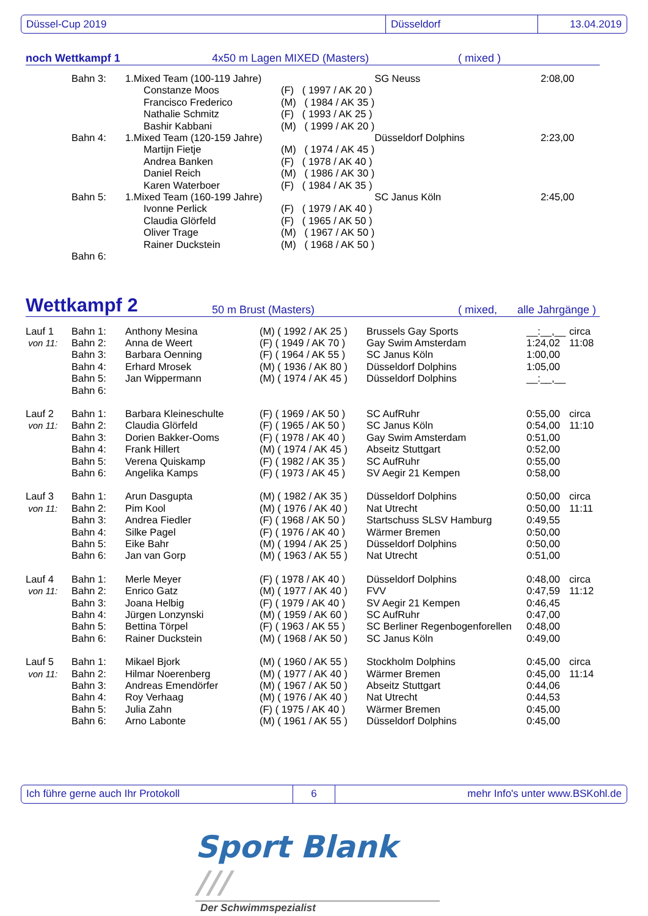Düssel-Cup 2019 Düsseldorf 13.04.2019
noch Wettkampf 1 4x50 m Lagen MIXED (Masters) ( mixed )
| | Bahn 3: | 1.Mixed Team (100-119 Jahre) | | SG Neuss | 2:08,00 |
| | | Constanze Moos | (F) ( 1997 / AK 20 ) | | |
| | | Francisco Frederico | (M) ( 1984 / AK 35 ) | | |
| | | Nathalie Schmitz | (F) ( 1993 / AK 25 ) | | |
| | | Bashir Kabbani | (M) ( 1999 / AK 20 ) | | |
| | Bahn 4: | 1.Mixed Team (120-159 Jahre) | | Düsseldorf Dolphins | 2:23,00 |
| | | Martijn Fietje | (M) ( 1974 / AK 45 ) | | |
| | | Andrea Banken | (F) ( 1978 / AK 40 ) | | |
| | | Daniel Reich | (M) ( 1986 / AK 30 ) | | |
| | | Karen Waterboer | (F) ( 1984 / AK 35 ) | | |
| | Bahn 5: | 1.Mixed Team (160-199 Jahre) | | SC Janus Köln | 2:45,00 |
| | | Ivonne Perlick | (F) ( 1979 / AK 40 ) | | |
| | | Claudia Glörfeld | (F) ( 1965 / AK 50 ) | | |
| | | Oliver Trage | (M) ( 1967 / AK 50 ) | | |
| | | Rainer Duckstein | (M) ( 1968 / AK 50 ) | | |
| | Bahn 6: | | | | |
Wettkampf 2 50 m Brust (Masters) ( mixed, alle Jahrgänge )
| Lauf 1 | Bahn 1: | Anthony Mesina | (M) ( 1992 / AK 25 ) | Brussels Gay Sports | __:__,__ | circa |
| von 11: | Bahn 2: | Anna de Weert | (F) ( 1949 / AK 70 ) | Gay Swim Amsterdam | 1:24,02 | 11:08 |
| | Bahn 3: | Barbara Oenning | (F) ( 1964 / AK 55 ) | SC Janus Köln | 1:00,00 | |
| | Bahn 4: | Erhard Mrosek | (M) ( 1936 / AK 80 ) | Düsseldorf Dolphins | 1:05,00 | |
| | Bahn 5: | Jan Wippermann | (M) ( 1974 / AK 45 ) | Düsseldorf Dolphins | __:__,__ | |
| | Bahn 6: | | | | | |
| Lauf 2 | Bahn 1: | Barbara Kleineschulte | (F) ( 1969 / AK 50 ) | SC AufRuhr | 0:55,00 | circa |
| von 11: | Bahn 2: | Claudia Glörfeld | (F) ( 1965 / AK 50 ) | SC Janus Köln | 0:54,00 | 11:10 |
| | Bahn 3: | Dorien Bakker-Ooms | (F) ( 1978 / AK 40 ) | Gay Swim Amsterdam | 0:51,00 | |
| | Bahn 4: | Frank Hillert | (M) ( 1974 / AK 45 ) | Abseitz Stuttgart | 0:52,00 | |
| | Bahn 5: | Verena Quiskamp | (F) ( 1982 / AK 35 ) | SC AufRuhr | 0:55,00 | |
| | Bahn 6: | Angelika Kamps | (F) ( 1973 / AK 45 ) | SV Aegir 21 Kempen | 0:58,00 | |
| Lauf 3 | Bahn 1: | Arun Dasgupta | (M) ( 1982 / AK 35 ) | Düsseldorf Dolphins | 0:50,00 | circa |
| von 11: | Bahn 2: | Pim Kool | (M) ( 1976 / AK 40 ) | Nat Utrecht | 0:50,00 | 11:11 |
| | Bahn 3: | Andrea Fiedler | (F) ( 1968 / AK 50 ) | Startschuss SLSV Hamburg | 0:49,55 | |
| | Bahn 4: | Silke Pagel | (F) ( 1976 / AK 40 ) | Wärmer Bremen | 0:50,00 | |
| | Bahn 5: | Eike Bahr | (M) ( 1994 / AK 25 ) | Düsseldorf Dolphins | 0:50,00 | |
| | Bahn 6: | Jan van Gorp | (M) ( 1963 / AK 55 ) | Nat Utrecht | 0:51,00 | |
| Lauf 4 | Bahn 1: | Merle Meyer | (F) ( 1978 / AK 40 ) | Düsseldorf Dolphins | 0:48,00 | circa |
| von 11: | Bahn 2: | Enrico Gatz | (M) ( 1977 / AK 40 ) | FVV | 0:47,59 | 11:12 |
| | Bahn 3: | Joana Helbig | (F) ( 1979 / AK 40 ) | SV Aegir 21 Kempen | 0:46,45 | |
| | Bahn 4: | Jürgen Lonzynski | (M) ( 1959 / AK 60 ) | SC AufRuhr | 0:47,00 | |
| | Bahn 5: | Bettina Törpel | (F) ( 1963 / AK 55 ) | SC Berliner Regenbogenforellen | 0:48,00 | |
| | Bahn 6: | Rainer Duckstein | (M) ( 1968 / AK 50 ) | SC Janus Köln | 0:49,00 | |
| Lauf 5 | Bahn 1: | Mikael Bjork | (M) ( 1960 / AK 55 ) | Stockholm Dolphins | 0:45,00 | circa |
| von 11: | Bahn 2: | Hilmar Noerenberg | (M) ( 1977 / AK 40 ) | Wärmer Bremen | 0:45,00 | 11:14 |
| | Bahn 3: | Andreas Emendörfer | (M) ( 1967 / AK 50 ) | Abseitz Stuttgart | 0:44,06 | |
| | Bahn 4: | Roy Verhaag | (M) ( 1976 / AK 40 ) | Nat Utrecht | 0:44,53 | |
| | Bahn 5: | Julia Zahn | (F) ( 1975 / AK 40 ) | Wärmer Bremen | 0:45,00 | |
| | Bahn 6: | Arno Labonte | (M) ( 1961 / AK 55 ) | Düsseldorf Dolphins | 0:45,00 | |
Ich führe gerne auch Ihr Protokoll 6
mehr Info's unter www.BSKohl.de
Sport Blank ///
Der Schwimmspezialist